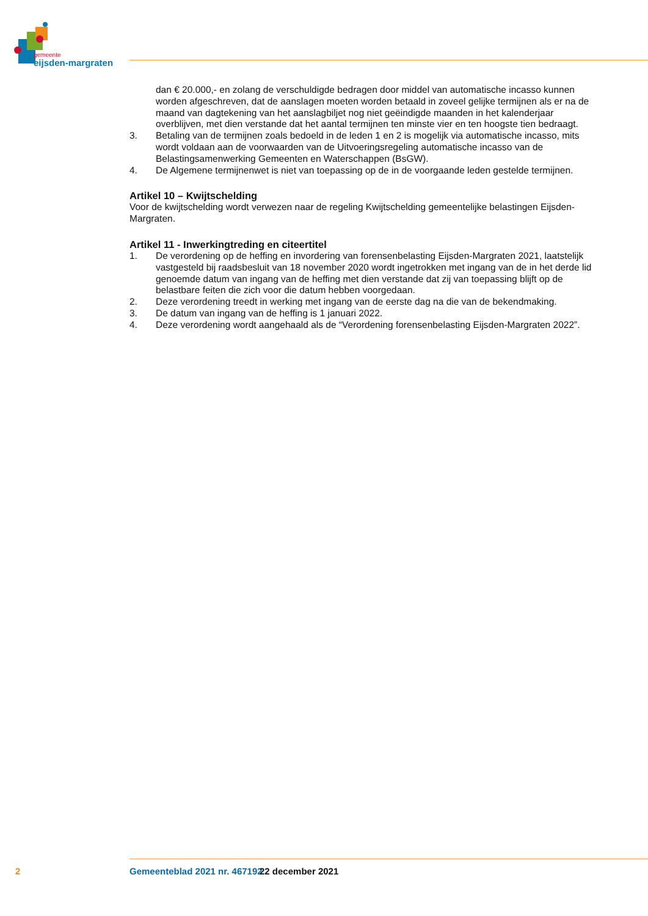gemeente
eijsden-margraten
dan € 20.000,- en zolang de verschuldigde bedragen door middel van automatische incasso kunnen worden afgeschreven, dat de aanslagen moeten worden betaald in zoveel gelijke termijnen als er na de maand van dagtekening van het aanslagbiljet nog niet geëindigde maanden in het kalenderjaar overblijven, met dien verstande dat het aantal termijnen ten minste vier en ten hoogste tien bedraagt.
3. Betaling van de termijnen zoals bedoeld in de leden 1 en 2 is mogelijk via automatische incasso, mits wordt voldaan aan de voorwaarden van de Uitvoeringsregeling automatische incasso van de Belastingsamenwerking Gemeenten en Waterschappen (BsGW).
4. De Algemene termijnenwet is niet van toepassing op de in de voorgaande leden gestelde termijnen.
Artikel 10 – Kwijtschelding
Voor de kwijtschelding wordt verwezen naar de regeling Kwijtschelding gemeentelijke belastingen Eijsden-Margraten.
Artikel 11 - Inwerkingtreding en citeertitel
1. De verordening op de heffing en invordering van forensenbelasting Eijsden-Margraten 2021, laatstelijk vastgesteld bij raadsbesluit van 18 november 2020 wordt ingetrokken met ingang van de in het derde lid genoemde datum van ingang van de heffing met dien verstande dat zij van toepassing blijft op de belastbare feiten die zich voor die datum hebben voorgedaan.
2. Deze verordening treedt in werking met ingang van de eerste dag na die van de bekendmaking.
3. De datum van ingang van de heffing is 1 januari 2022.
4. Deze verordening wordt aangehaald als de “Verordening forensenbelasting Eijsden-Margraten 2022”.
2 Gemeenteblad 2021 nr. 467192 22 december 2021